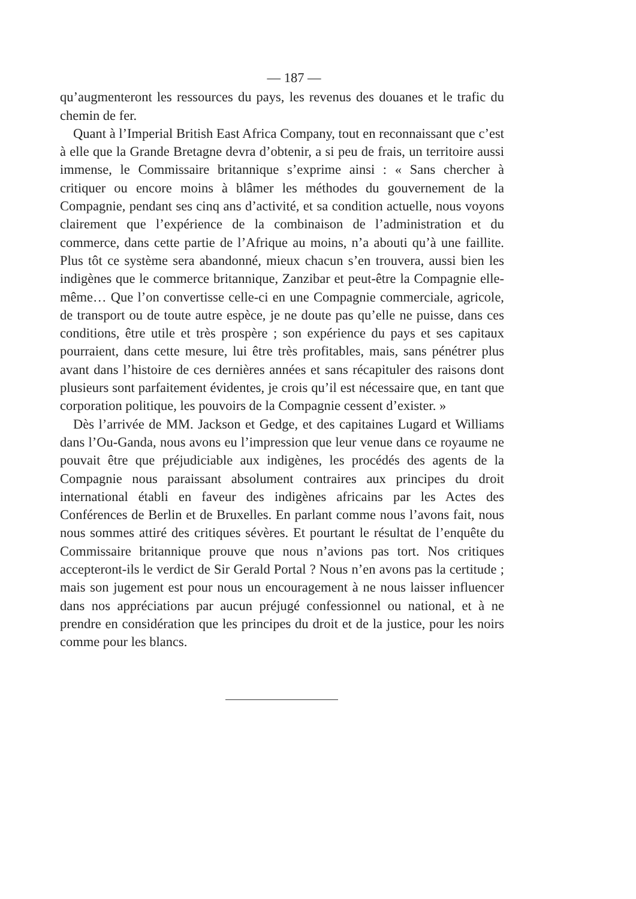— 187 —
qu’augmenteront les ressources du pays, les revenus des douanes et le trafic du chemin de fer.
Quant à l’Imperial British East Africa Company, tout en reconnaissant que c’est à elle que la Grande Bretagne devra d’obtenir, a si peu de frais, un territoire aussi immense, le Commissaire britannique s’exprime ainsi : « Sans chercher à critiquer ou encore moins à blâmer les méthodes du gouvernement de la Compagnie, pendant ses cinq ans d’activité, et sa condition actuelle, nous voyons clairement que l’expérience de la combinaison de l’administration et du commerce, dans cette partie de l’Afrique au moins, n’a abouti qu’à une faillite. Plus tôt ce système sera abandonné, mieux chacun s’en trouvera, aussi bien les indigènes que le commerce britannique, Zanzibar et peut-être la Compagnie elle-même… Que l’on convertisse celle-ci en une Compagnie commerciale, agricole, de transport ou de toute autre espèce, je ne doute pas qu’elle ne puisse, dans ces conditions, être utile et très prospère ; son expérience du pays et ses capitaux pourraient, dans cette mesure, lui être très profitables, mais, sans pénétrer plus avant dans l’histoire de ces dernières années et sans récapituler des raisons dont plusieurs sont parfaitement évidentes, je crois qu’il est nécessaire que, en tant que corporation politique, les pouvoirs de la Compagnie cessent d’exister. »
Dès l’arrivée de MM. Jackson et Gedge, et des capitaines Lugard et Williams dans l’Ou-Ganda, nous avons eu l’impression que leur venue dans ce royaume ne pouvait être que préjudiciable aux indigènes, les procédés des agents de la Compagnie nous paraissant absolument contraires aux principes du droit international établi en faveur des indigènes africains par les Actes des Conférences de Berlin et de Bruxelles. En parlant comme nous l’avons fait, nous nous sommes attiré des critiques sévères. Et pourtant le résultat de l’enquête du Commissaire britannique prouve que nous n’avions pas tort. Nos critiques accepteront-ils le verdict de Sir Gerald Portal ? Nous n’en avons pas la certitude ; mais son jugement est pour nous un encouragement à ne nous laisser influencer dans nos appréciations par aucun préjugé confessionnel ou national, et à ne prendre en considération que les principes du droit et de la justice, pour les noirs comme pour les blancs.